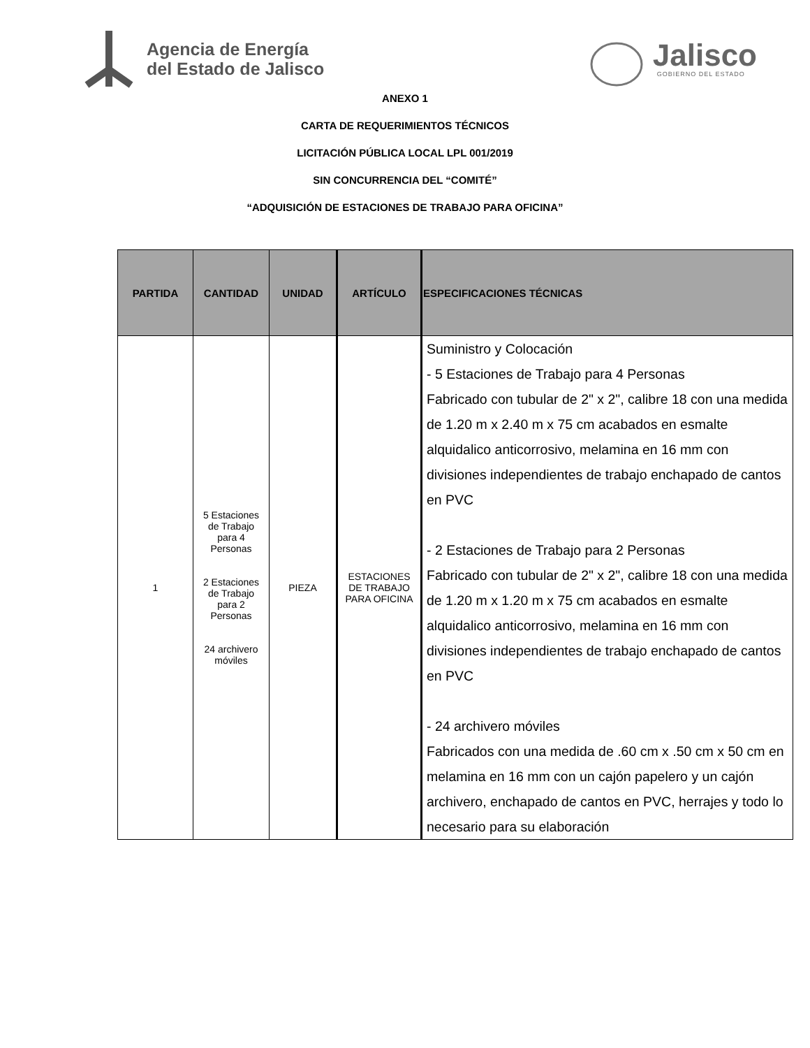Agencia de Energía
del Estado de Jalisco
Jalisco
GOBIERNO DEL ESTADO
ANEXO 1
CARTA DE REQUERIMIENTOS TÉCNICOS
LICITACIÓN PÚBLICA LOCAL LPL 001/2019
SIN CONCURRENCIA DEL “COMITÉ”
“ADQUISICIÓN DE ESTACIONES DE TRABAJO PARA OFICINA”
| PARTIDA | CANTIDAD | UNIDAD | ARTÍCULO | ESPECIFICACIONES TÉCNICAS |
| --- | --- | --- | --- | --- |
| 1 | 5 Estaciones de Trabajo para 4 Personas 2 Estaciones de Trabajo para 2 Personas 24 archivero móviles | PIEZA | ESTACIONES DE TRABAJO PARA OFICINA | Suministro y Colocación - 5 Estaciones de Trabajo para 4 Personas Fabricado con tubular de 2" x 2", calibre 18 con una medida de 1.20 m x 2.40 m x 75 cm acabados en esmalte alquidalico anticorrosivo, melamina en 16 mm con divisiones independientes de trabajo enchapado de cantos en PVC - 2 Estaciones de Trabajo para 2 Personas Fabricado con tubular de 2" x 2", calibre 18 con una medida de 1.20 m x 1.20 m x 75 cm acabados en esmalte alquidalico anticorrosivo, melamina en 16 mm con divisiones independientes de trabajo enchapado de cantos en PVC - 24 archivero móviles Fabricados con una medida de .60 cm x .50 cm x 50 cm en melamina en 16 mm con un cajón papelero y un cajón archivero, enchapado de cantos en PVC, herrajes y todo lo necesario para su elaboración |